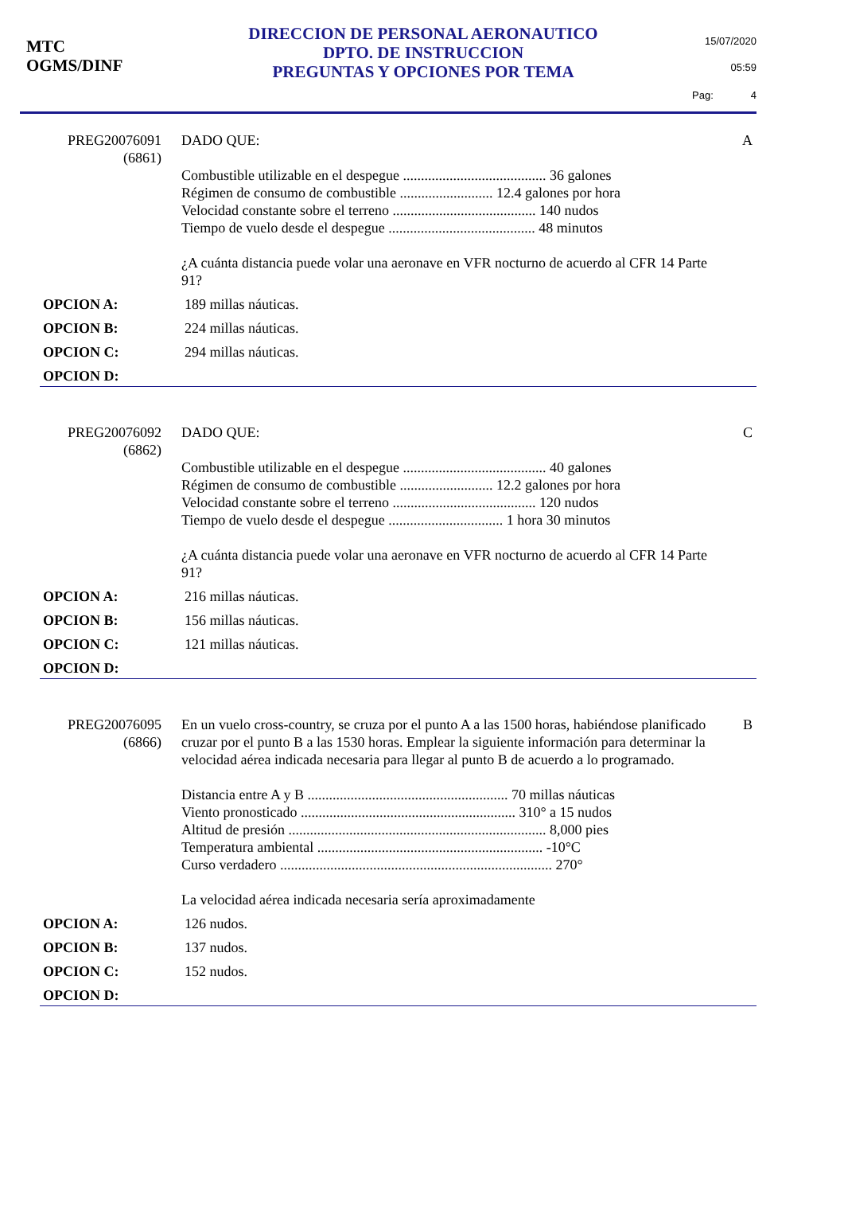MTC
OGMS/DINF
DIRECCION DE PERSONAL AERONAUTICO
DPTO. DE INSTRUCCION
PREGUNTAS Y OPCIONES POR TEMA
15/07/2020
05:59
Pag: 4
PREG20076091
(6861)
DADO QUE:
Combustible utilizable en el despegue ........................................ 36 galones
Régimen de consumo de combustible .......................... 12.4 galones por hora
Velocidad constante sobre el terreno ........................................ 140 nudos
Tiempo de vuelo desde el despegue ......................................... 48 minutos
¿A cuánta distancia puede volar una aeronave en VFR nocturno de acuerdo al CFR 14 Parte 91?
A
OPCION A: 189 millas náuticas.
OPCION B: 224 millas náuticas.
OPCION C: 294 millas náuticas.
OPCION D:
PREG20076092
(6862)
DADO QUE:
Combustible utilizable en el despegue ........................................ 40 galones
Régimen de consumo de combustible .......................... 12.2 galones por hora
Velocidad constante sobre el terreno ........................................ 120 nudos
Tiempo de vuelo desde el despegue ................................ 1 hora 30 minutos
¿A cuánta distancia puede volar una aeronave en VFR nocturno de acuerdo al CFR 14 Parte 91?
C
OPCION A: 216 millas náuticas.
OPCION B: 156 millas náuticas.
OPCION C: 121 millas náuticas.
OPCION D:
PREG20076095
(6866)
En un vuelo cross-country, se cruza por el punto A a las 1500 horas, habiéndose planificado cruzar por el punto B a las 1530 horas. Emplear la siguiente información para determinar la velocidad aérea indicada necesaria para llegar al punto B de acuerdo a lo programado.
Distancia entre A y B ........................................................ 70 millas náuticas
Viento pronosticado ............................................................ 310° a 15 nudos
Altitud de presión ........................................................................ 8,000 pies
Temperatura ambiental ............................................................... -10°C
Curso verdadero ............................................................................ 270°
La velocidad aérea indicada necesaria sería aproximadamente
B
OPCION A: 126 nudos.
OPCION B: 137 nudos.
OPCION C: 152 nudos.
OPCION D: